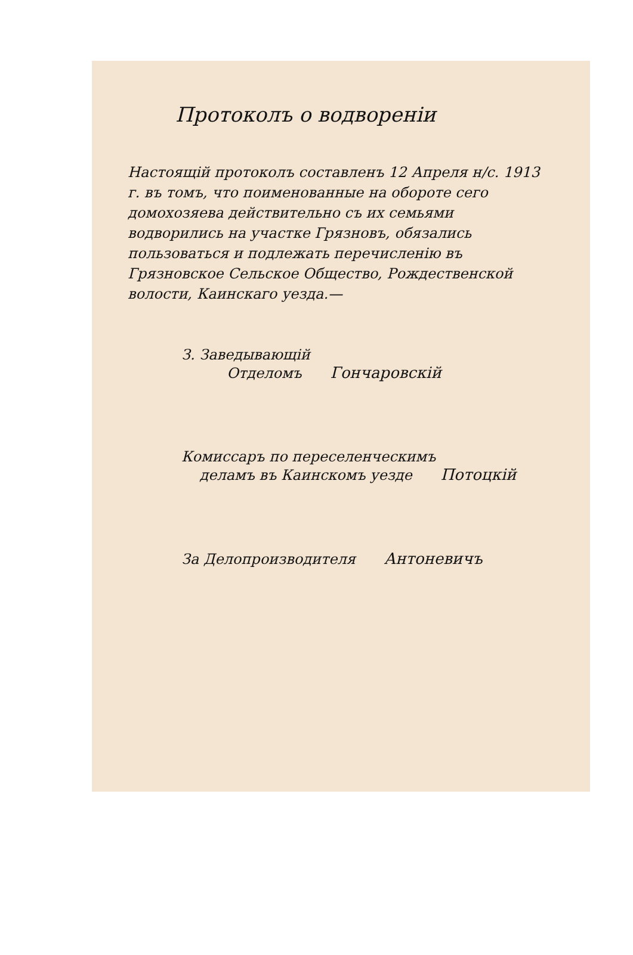Протоколъ о водвореніи
Настоящій протоколъ составленъ 12 Апреля н/с. 1913 г. въ томъ, что поименованные на обороте сего домохозяева действительно съ их семьями водворились на участке Грязновъ, обязались пользоваться и подлежать перечисленію въ Грязновское Сельское Общество, Рождественской волости, Каинскаго уезда.—
З. Заведывающій
Отделомъ Гончаровскій
Комиссаръ по переселенческимъ
деламъ въ Каинскомъ уезде Потоцкій
За Делопроизводителя Антоневичъ